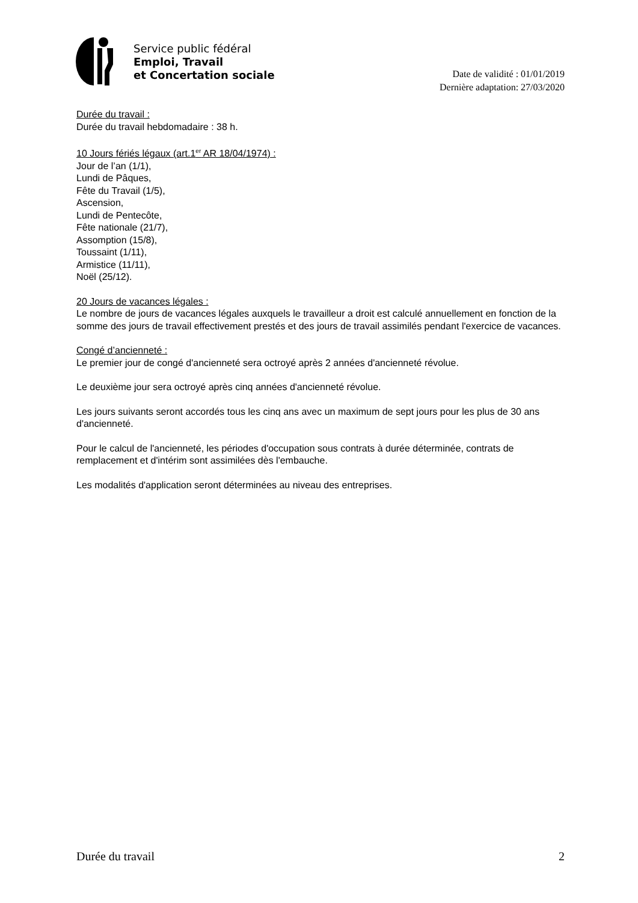Service public fédéral
Emploi, Travail
et Concertation sociale
Date de validité : 01/01/2019
Dernière adaptation: 27/03/2020
Durée du travail :
Durée du travail hebdomadaire : 38 h.
10 Jours fériés légaux (art.1<sup>er</sup> AR 18/04/1974) :
Jour de l’an (1/1),
Lundi de Pâques,
Fête du Travail (1/5),
Ascension,
Lundi de Pentecôte,
Fête nationale (21/7),
Assomption (15/8),
Toussaint (1/11),
Armistice (11/11),
Noël (25/12).
20 Jours de vacances légales :
Le nombre de jours de vacances légales auxquels le travailleur a droit est calculé annuellement en fonction de la somme des jours de travail effectivement prestés et des jours de travail assimilés pendant l'exercice de vacances.
Congé d’ancienneté :
Le premier jour de congé d'ancienneté sera octroyé après 2 années d'ancienneté révolue.
Le deuxième jour sera octroyé après cinq années d'ancienneté révolue.
Les jours suivants seront accordés tous les cinq ans avec un maximum de sept jours pour les plus de 30 ans d'ancienneté.
Pour le calcul de l'ancienneté, les périodes d'occupation sous contrats à durée déterminée, contrats de remplacement et d'intérim sont assimilées dès l'embauche.
Les modalités d'application seront déterminées au niveau des entreprises.
Durée du travail 2